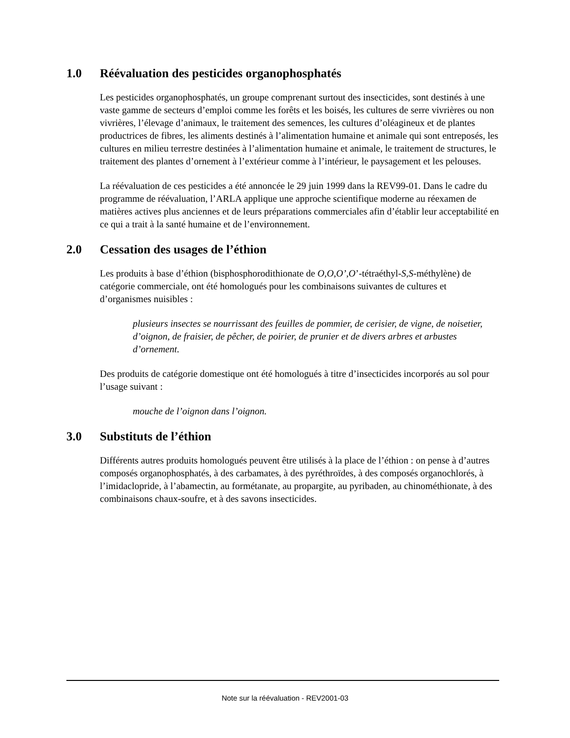1.0 Réévaluation des pesticides organophosphatés
Les pesticides organophosphatés, un groupe comprenant surtout des insecticides, sont destinés à une vaste gamme de secteurs d’emploi comme les forêts et les boisés, les cultures de serre vivrières ou non vivrières, l’élevage d’animaux, le traitement des semences, les cultures d’oléagineux et de plantes productrices de fibres, les aliments destinés à l’alimentation humaine et animale qui sont entreposés, les cultures en milieu terrestre destinées à l’alimentation humaine et animale, le traitement de structures, le traitement des plantes d’ornement à l’extérieur comme à l’intérieur, le paysagement et les pelouses.
La réévaluation de ces pesticides a été annoncée le 29 juin 1999 dans la REV99-01. Dans le cadre du programme de réévaluation, l’ARLA applique une approche scientifique moderne au réexamen de matières actives plus anciennes et de leurs préparations commerciales afin d’établir leur acceptabilité en ce qui a trait à la santé humaine et de l’environnement.
2.0 Cessation des usages de l’éthion
Les produits à base d’éthion (bisphosphorodithionate de O,O,O’,O’-tétraéthyl-S,S-méthylène) de catégorie commerciale, ont été homologués pour les combinaisons suivantes de cultures et d’organismes nuisibles :
plusieurs insectes se nourrissant des feuilles de pommier, de cerisier, de vigne, de noisetier, d’oignon, de fraisier, de pêcher, de poirier, de prunier et de divers arbres et arbustes d’ornement.
Des produits de catégorie domestique ont été homologués à titre d’insecticides incorporés au sol pour l’usage suivant :
mouche de l’oignon dans l’oignon.
3.0 Substituts de l’éthion
Différents autres produits homologués peuvent être utilisés à la place de l’éthion : on pense à d’autres composés organophosphatés, à des carbamates, à des pyréthroïdes, à des composés organochlorés, à l’imidaclopride, à l’abamectin, au formétanate, au propargite, au pyribaden, au chinométhionate, à des combinaisons chaux-soufre, et à des savons insecticides.
Note sur la réévaluation - REV2001-03